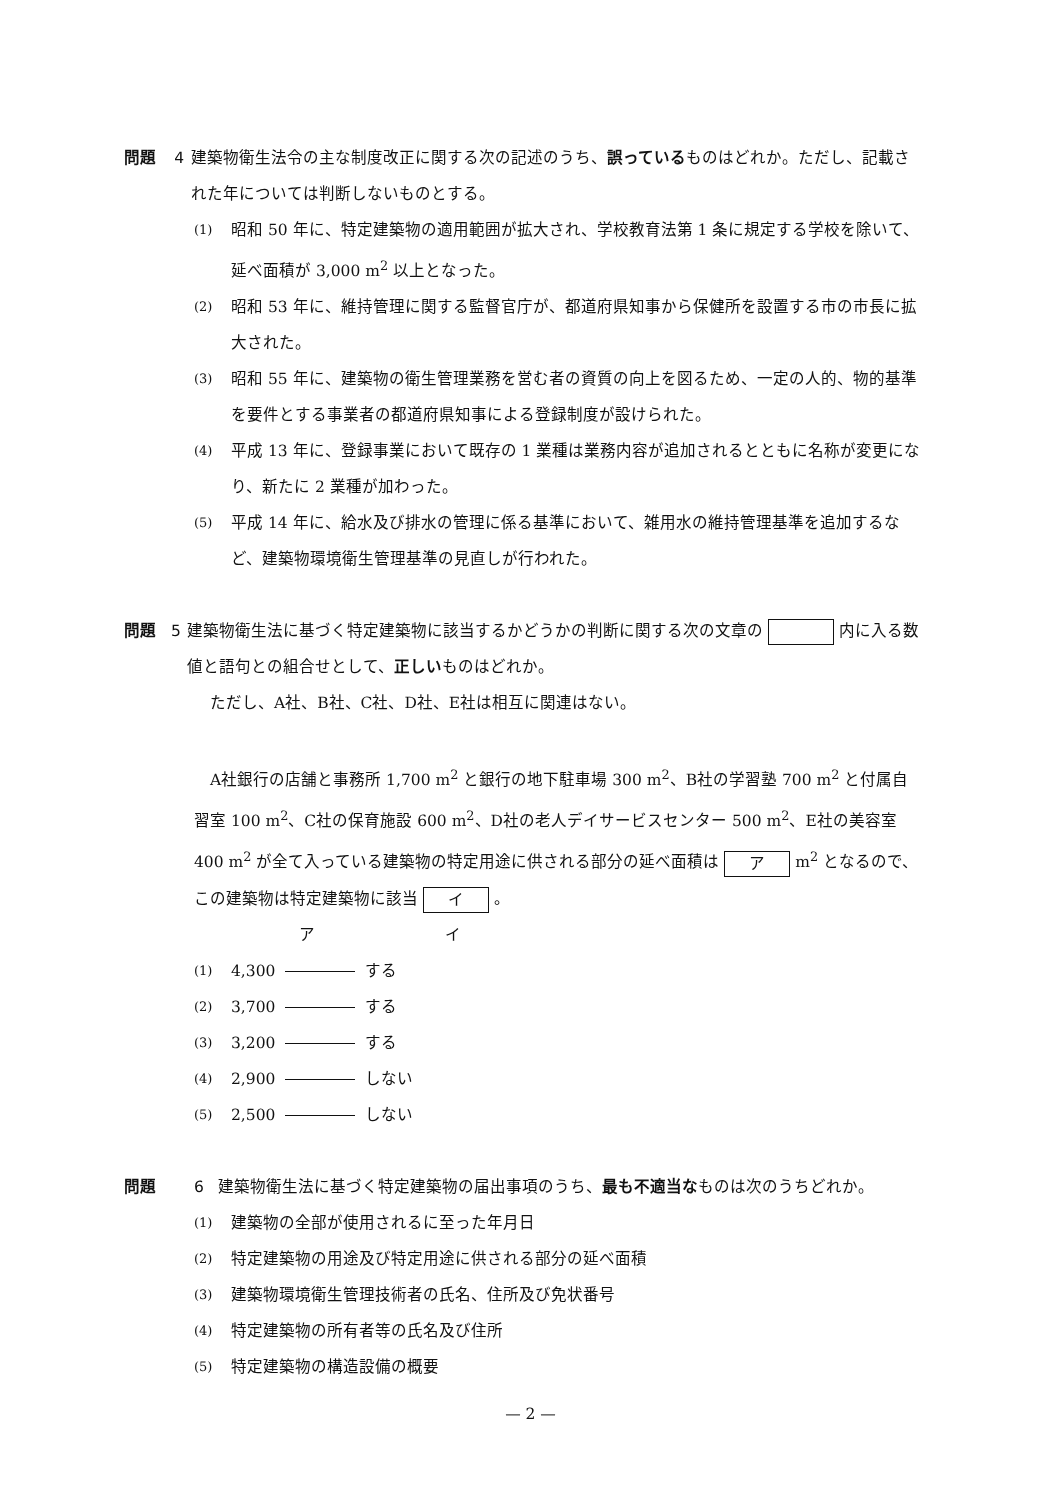問題 4 建築物衛生法令の主な制度改正に関する次の記述のうち、誤っているものはどれか。ただし、記載された年については判断しないものとする。
(1) 昭和 50 年に、特定建築物の適用範囲が拡大され、学校教育法第 1 条に規定する学校を除いて、延べ面積が 3,000 m<sup>2</sup> 以上となった。
(2) 昭和 53 年に、維持管理に関する監督官庁が、都道府県知事から保健所を設置する市の市長に拡大された。
(3) 昭和 55 年に、建築物の衛生管理業務を営む者の資質の向上を図るため、一定の人的、物的基準を要件とする事業者の都道府県知事による登録制度が設けられた。
(4) 平成 13 年に、登録事業において既存の 1 業種は業務内容が追加されるとともに名称が変更になり、新たに 2 業種が加わった。
(5) 平成 14 年に、給水及び排水の管理に係る基準において、雑用水の維持管理基準を追加するなど、建築物環境衛生管理基準の見直しが行われた。
問題 5 建築物衛生法に基づく特定建築物に該当するかどうかの判断に関する次の文章の 内に入る数値と語句との組合せとして、正しいものはどれか。
　ただし、A社、B社、C社、D社、E社は相互に関連はない。
　A社銀行の店舗と事務所 1,700 m<sup>2</sup> と銀行の地下駐車場 300 m<sup>2</sup>、B社の学習塾 700 m<sup>2</sup> と付属自習室 100 m<sup>2</sup>、C社の保育施設 600 m<sup>2</sup>、D社の老人デイサービスセンター 500 m<sup>2</sup>、E社の美容室 400 m<sup>2</sup> が全て入っている建築物の特定用途に供される部分の延べ面積は ア m<sup>2</sup> となるので、この建築物は特定建築物に該当 イ 。
ア イ
(1) 4,300 する
(2) 3,700 する
(3) 3,200 する
(4) 2,900 しない
(5) 2,500 しない
問題 6 建築物衛生法に基づく特定建築物の届出事項のうち、最も不適当なものは次のうちどれか。
(1) 建築物の全部が使用されるに至った年月日
(2) 特定建築物の用途及び特定用途に供される部分の延べ面積
(3) 建築物環境衛生管理技術者の氏名、住所及び免状番号
(4) 特定建築物の所有者等の氏名及び住所
(5) 特定建築物の構造設備の概要
— 2 —